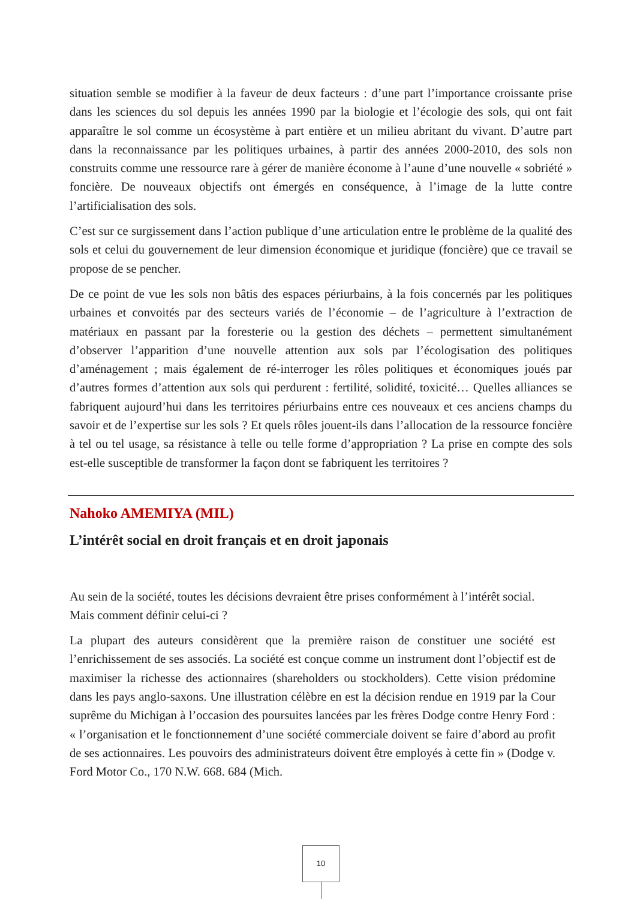situation semble se modifier à la faveur de deux facteurs : d’une part l’importance croissante prise dans les sciences du sol depuis les années 1990 par la biologie et l’écologie des sols, qui ont fait apparaître le sol comme un écosystème à part entière et un milieu abritant du vivant. D’autre part dans la reconnaissance par les politiques urbaines, à partir des années 2000-2010, des sols non construits comme une ressource rare à gérer de manière économe à l’aune d’une nouvelle « sobriété » foncière. De nouveaux objectifs ont émergés en conséquence, à l’image de la lutte contre l’artificialisation des sols.
C’est sur ce surgissement dans l’action publique d’une articulation entre le problème de la qualité des sols et celui du gouvernement de leur dimension économique et juridique (foncière) que ce travail se propose de se pencher.
De ce point de vue les sols non bâtis des espaces périurbains, à la fois concernés par les politiques urbaines et convoités par des secteurs variés de l’économie – de l’agriculture à l’extraction de matériaux en passant par la foresterie ou la gestion des déchets – permettent simultanément d’observer l’apparition d’une nouvelle attention aux sols par l’écologisation des politiques d’aménagement ; mais également de ré-interroger les rôles politiques et économiques joués par d’autres formes d’attention aux sols qui perdurent : fertilité, solidité, toxicité… Quelles alliances se fabriquent aujourd’hui dans les territoires périurbains entre ces nouveaux et ces anciens champs du savoir et de l’expertise sur les sols ? Et quels rôles jouent-ils dans l’allocation de la ressource foncière à tel ou tel usage, sa résistance à telle ou telle forme d’appropriation ? La prise en compte des sols est-elle susceptible de transformer la façon dont se fabriquent les territoires ?
Nahoko AMEMIYA (MIL)
L’intérêt social en droit français et en droit japonais
Au sein de la société, toutes les décisions devraient être prises conformément à l’intérêt social. Mais comment définir celui-ci ?
La plupart des auteurs considèrent que la première raison de constituer une société est l’enrichissement de ses associés. La société est conçue comme un instrument dont l’objectif est de maximiser la richesse des actionnaires (shareholders ou stockholders). Cette vision prédomine dans les pays anglo-saxons. Une illustration célèbre en est la décision rendue en 1919 par la Cour suprême du Michigan à l’occasion des poursuites lancées par les frères Dodge contre Henry Ford : « l’organisation et le fonctionnement d’une société commerciale doivent se faire d’abord au profit de ses actionnaires. Les pouvoirs des administrateurs doivent être employés à cette fin » (Dodge v. Ford Motor Co., 170 N.W. 668. 684 (Mich.
10